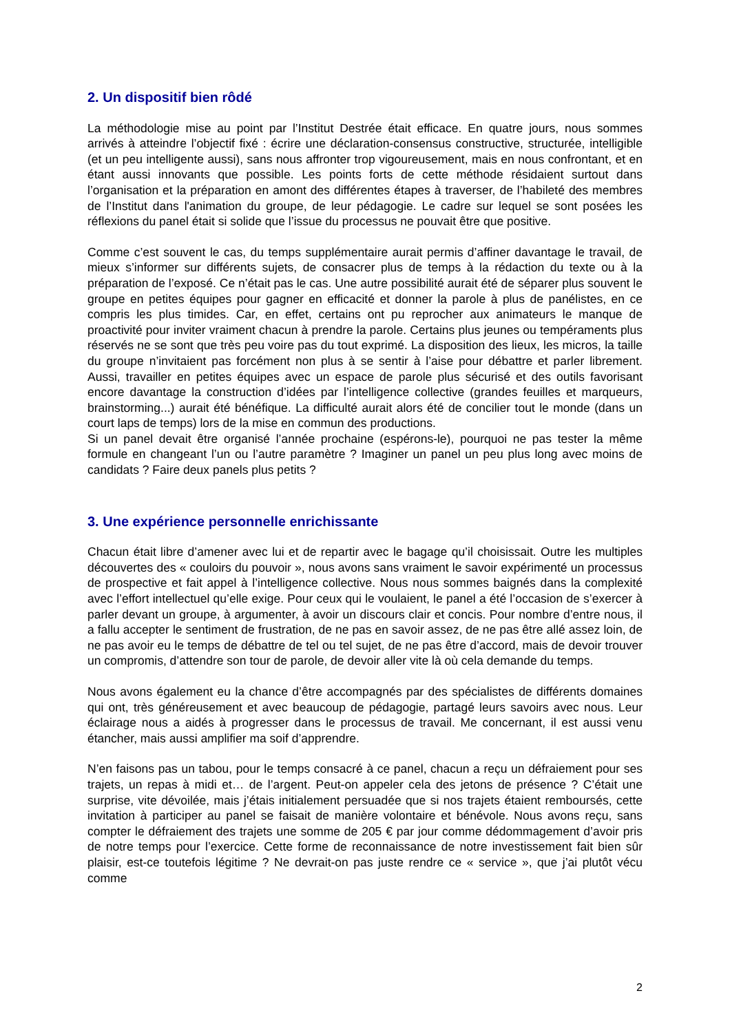2. Un dispositif bien rôdé
La méthodologie mise au point par l’Institut Destrée était efficace. En quatre jours, nous sommes arrivés à atteindre l’objectif fixé : écrire une déclaration-consensus constructive, structurée, intelligible (et un peu intelligente aussi), sans nous affronter trop vigoureusement, mais en nous confrontant, et en étant aussi innovants que possible. Les points forts de cette méthode résidaient surtout dans l’organisation et la préparation en amont des différentes étapes à traverser, de l’habileté des membres de l’Institut dans l'animation du groupe, de leur pédagogie. Le cadre sur lequel se sont posées les réflexions du panel était si solide que l’issue du processus ne pouvait être que positive.
Comme c’est souvent le cas, du temps supplémentaire aurait permis d’affiner davantage le travail, de mieux s’informer sur différents sujets, de consacrer plus de temps à la rédaction du texte ou à la préparation de l’exposé. Ce n’était pas le cas. Une autre possibilité aurait été de séparer plus souvent le groupe en petites équipes pour gagner en efficacité et donner la parole à plus de panélistes, en ce compris les plus timides. Car, en effet, certains ont pu reprocher aux animateurs le manque de proactivité pour inviter vraiment chacun à prendre la parole. Certains plus jeunes ou tempéraments plus réservés ne se sont que très peu voire pas du tout exprimé. La disposition des lieux, les micros, la taille du groupe n’invitaient pas forcément non plus à se sentir à l’aise pour débattre et parler librement. Aussi, travailler en petites équipes avec un espace de parole plus sécurisé et des outils favorisant encore davantage la construction d’idées par l’intelligence collective (grandes feuilles et marqueurs, brainstorming...) aurait été bénéfique. La difficulté aurait alors été de concilier tout le monde (dans un court laps de temps) lors de la mise en commun des productions.
Si un panel devait être organisé l’année prochaine (espérons-le), pourquoi ne pas tester la même formule en changeant l’un ou l’autre paramètre ? Imaginer un panel un peu plus long avec moins de candidats ? Faire deux panels plus petits ?
3. Une expérience personnelle enrichissante
Chacun était libre d’amener avec lui et de repartir avec le bagage qu’il choisissait. Outre les multiples découvertes des « couloirs du pouvoir », nous avons sans vraiment le savoir expérimenté un processus de prospective et fait appel à l’intelligence collective. Nous nous sommes baignés dans la complexité avec l’effort intellectuel qu’elle exige. Pour ceux qui le voulaient, le panel a été l’occasion de s’exercer à parler devant un groupe, à argumenter, à avoir un discours clair et concis. Pour nombre d’entre nous, il a fallu accepter le sentiment de frustration, de ne pas en savoir assez, de ne pas être allé assez loin, de ne pas avoir eu le temps de débattre de tel ou tel sujet, de ne pas être d’accord, mais de devoir trouver un compromis, d’attendre son tour de parole, de devoir aller vite là où cela demande du temps.
Nous avons également eu la chance d’être accompagnés par des spécialistes de différents domaines qui ont, très généreusement et avec beaucoup de pédagogie, partagé leurs savoirs avec nous. Leur éclairage nous a aidés à progresser dans le processus de travail. Me concernant, il est aussi venu étancher, mais aussi amplifier ma soif d’apprendre.
N’en faisons pas un tabou, pour le temps consacré à ce panel, chacun a reçu un défraiement pour ses trajets, un repas à midi et… de l’argent. Peut-on appeler cela des jetons de présence ? C’était une surprise, vite dévoilée, mais j’étais initialement persuadée que si nos trajets étaient remboursés, cette invitation à participer au panel se faisait de manière volontaire et bénévole. Nous avons reçu, sans compter le défraiement des trajets une somme de 205 € par jour comme dédommagement d’avoir pris de notre temps pour l’exercice. Cette forme de reconnaissance de notre investissement fait bien sûr plaisir, est-ce toutefois légitime ? Ne devrait-on pas juste rendre ce « service », que j’ai plutôt vécu comme
2